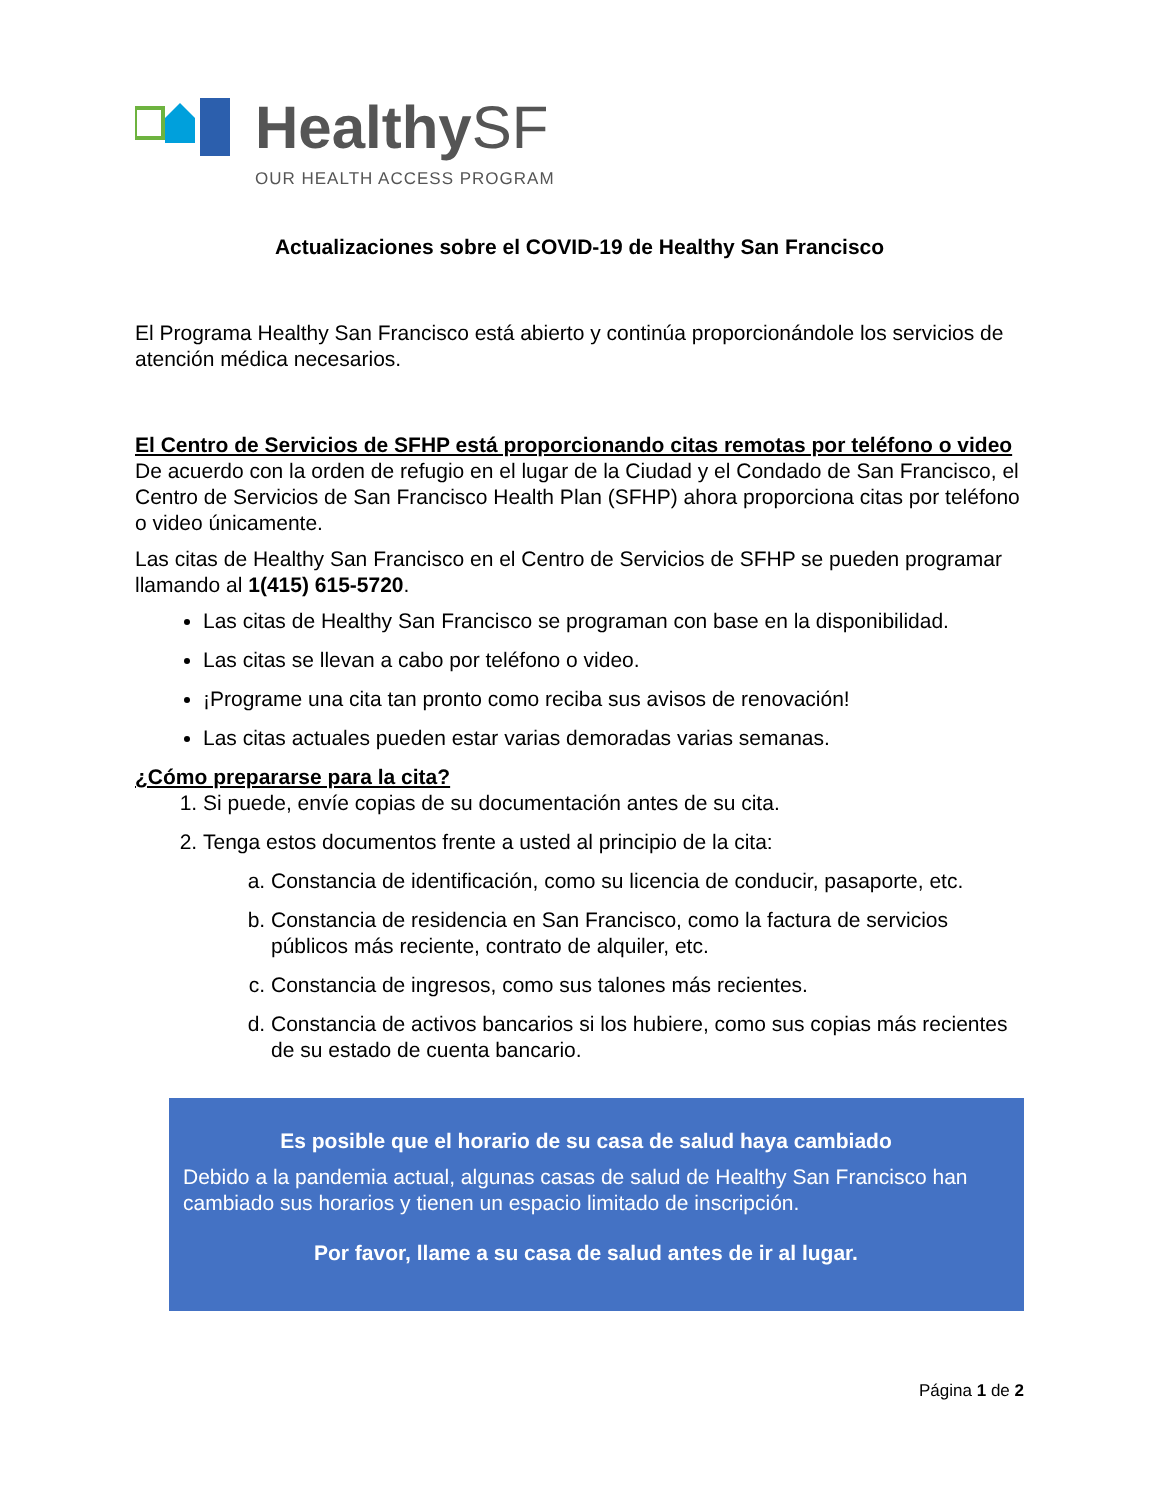HealthySF
OUR HEALTH ACCESS PROGRAM
Actualizaciones sobre el COVID-19 de Healthy San Francisco
El Programa Healthy San Francisco está abierto y continúa proporcionándole los servicios de atención médica necesarios.
El Centro de Servicios de SFHP está proporcionando citas remotas por teléfono o video
De acuerdo con la orden de refugio en el lugar de la Ciudad y el Condado de San Francisco, el Centro de Servicios de San Francisco Health Plan (SFHP) ahora proporciona citas por teléfono o video únicamente.
Las citas de Healthy San Francisco en el Centro de Servicios de SFHP se pueden programar llamando al 1(415) 615-5720.
Las citas de Healthy San Francisco se programan con base en la disponibilidad.
Las citas se llevan a cabo por teléfono o video.
¡Programe una cita tan pronto como reciba sus avisos de renovación!
Las citas actuales pueden estar varias demoradas varias semanas.
¿Cómo prepararse para la cita?
1. Si puede, envíe copias de su documentación antes de su cita.
2. Tenga estos documentos frente a usted al principio de la cita:
a. Constancia de identificación, como su licencia de conducir, pasaporte, etc.
b. Constancia de residencia en San Francisco, como la factura de servicios públicos más reciente, contrato de alquiler, etc.
c. Constancia de ingresos, como sus talones más recientes.
d. Constancia de activos bancarios si los hubiere, como sus copias más recientes de su estado de cuenta bancario.
Es posible que el horario de su casa de salud haya cambiado
Debido a la pandemia actual, algunas casas de salud de Healthy San Francisco han cambiado sus horarios y tienen un espacio limitado de inscripción.
Por favor, llame a su casa de salud antes de ir al lugar.
Página 1 de 2